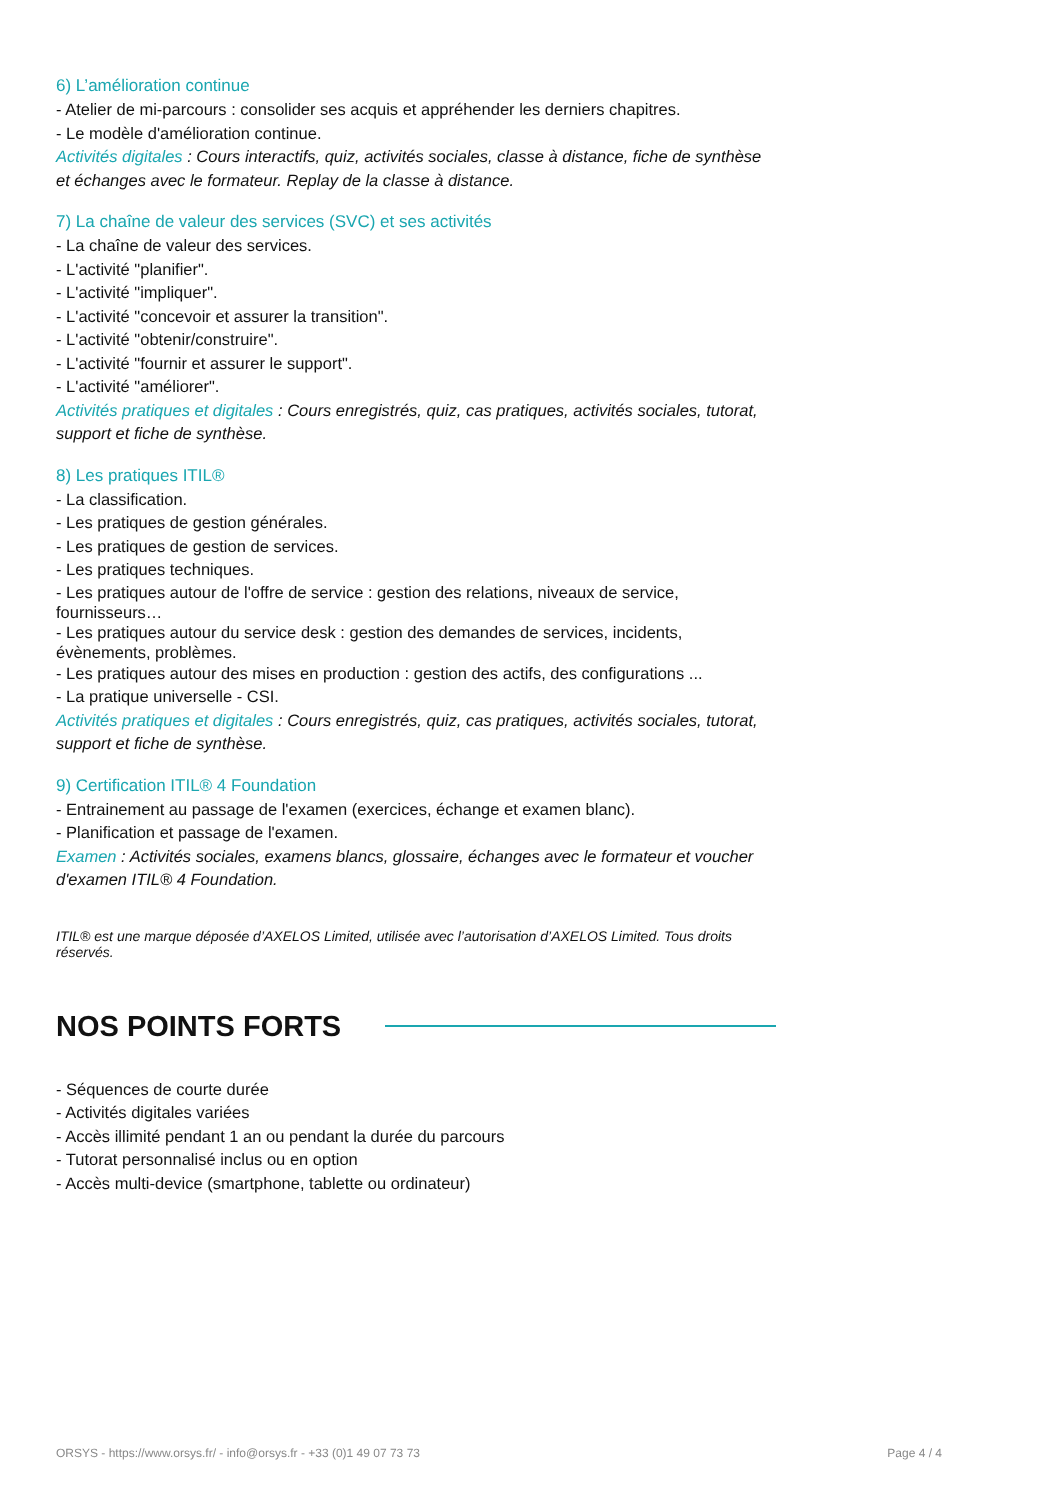6) L’amélioration continue
- Atelier de mi-parcours : consolider ses acquis et appréhender les derniers chapitres.
- Le modèle d'amélioration continue.
Activités digitales : Cours interactifs, quiz, activités sociales, classe à distance, fiche de synthèse et échanges avec le formateur. Replay de la classe à distance.
7) La chaîne de valeur des services (SVC) et ses activités
- La chaîne de valeur des services.
- L'activité "planifier".
- L'activité "impliquer".
- L'activité "concevoir et assurer la transition".
- L'activité "obtenir/construire".
- L'activité "fournir et assurer le support".
- L'activité "améliorer".
Activités pratiques et digitales : Cours enregistrés, quiz, cas pratiques, activités sociales, tutorat, support et fiche de synthèse.
8) Les pratiques ITIL®
- La classification.
- Les pratiques de gestion générales.
- Les pratiques de gestion de services.
- Les pratiques techniques.
- Les pratiques autour de l'offre de service : gestion des relations, niveaux de service, fournisseurs…
- Les pratiques autour du service desk : gestion des demandes de services, incidents, évènements, problèmes.
- Les pratiques autour des mises en production : gestion des actifs, des configurations ...
- La pratique universelle - CSI.
Activités pratiques et digitales : Cours enregistrés, quiz, cas pratiques, activités sociales, tutorat, support et fiche de synthèse.
9) Certification ITIL® 4 Foundation
- Entrainement au passage de l'examen (exercices, échange et examen blanc).
- Planification et passage de l'examen.
Examen : Activités sociales, examens blancs, glossaire, échanges avec le formateur et voucher d'examen ITIL® 4 Foundation.
ITIL® est une marque déposée d’AXELOS Limited, utilisée avec l’autorisation d’AXELOS Limited. Tous droits réservés.
NOS POINTS FORTS
- Séquences de courte durée
- Activités digitales variées
- Accès illimité pendant 1 an ou pendant la durée du parcours
- Tutorat personnalisé inclus ou en option
- Accès multi-device (smartphone, tablette ou ordinateur)
ORSYS - https://www.orsys.fr/ - info@orsys.fr - +33 (0)1 49 07 73 73 Page 4 / 4